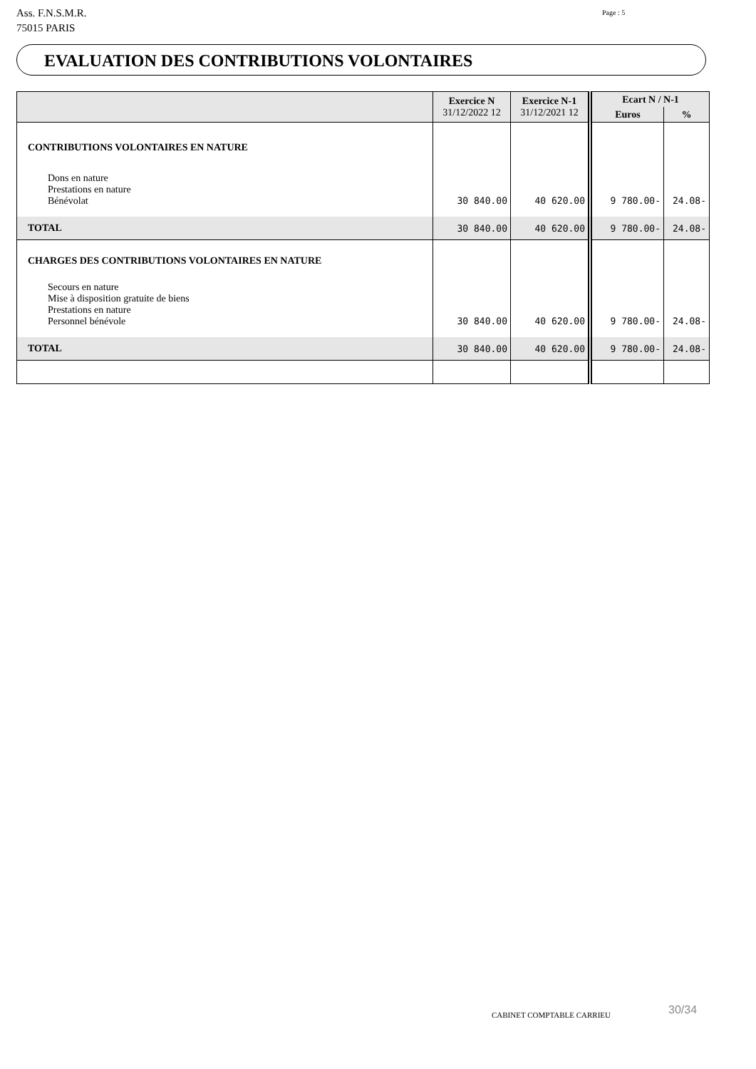Ass. F.N.S.M.R.
75015 PARIS
Page : 5
EVALUATION DES CONTRIBUTIONS VOLONTAIRES
| | Exercice N 31/12/2022 12 | Exercice N-1 31/12/2021 12 | Ecart N / N-1 | |
| --- | --- | --- | --- | --- |
| | | | Euros | % |
| CONTRIBUTIONS VOLONTAIRES EN NATURE | | | | |
| Dons en nature | | | | |
| Prestations en nature | | | | |
| Bénévolat | 30 840.00 | 40 620.00 | 9 780.00- | 24.08- |
| TOTAL | 30 840.00 | 40 620.00 | 9 780.00- | 24.08- |
| CHARGES DES CONTRIBUTIONS VOLONTAIRES EN NATURE | | | | |
| Secours en nature | | | | |
| Mise à disposition gratuite de biens | | | | |
| Prestations en nature | | | | |
| Personnel bénévole | 30 840.00 | 40 620.00 | 9 780.00- | 24.08- |
| TOTAL | 30 840.00 | 40 620.00 | 9 780.00- | 24.08- |
CABINET COMPTABLE CARRIEU 30/34